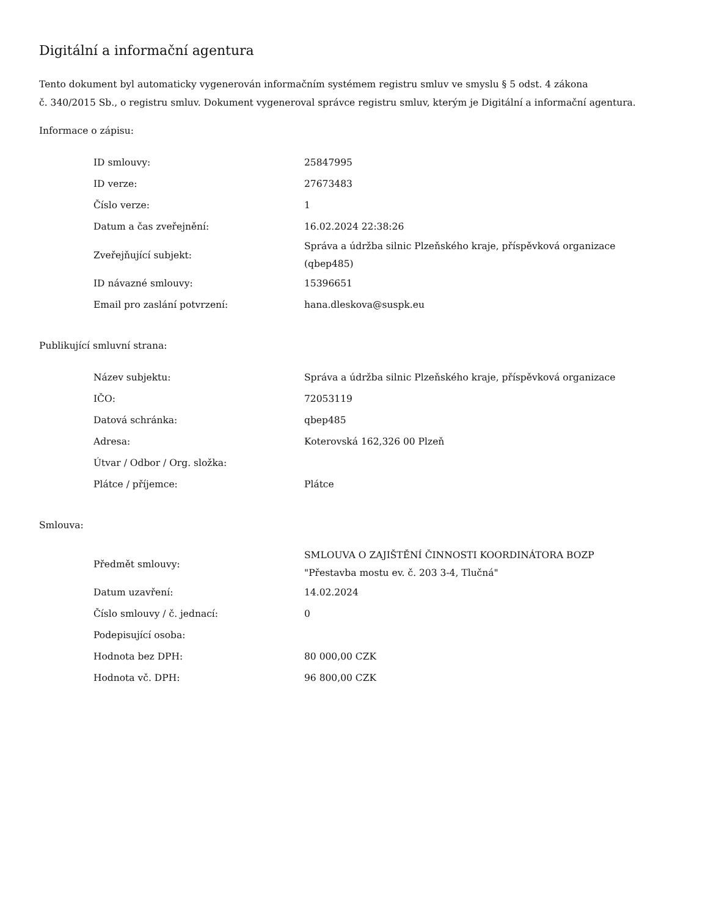Digitální a informační agentura
Tento dokument byl automaticky vygenerován informačním systémem registru smluv ve smyslu § 5 odst. 4 zákona
č. 340/2015 Sb., o registru smluv. Dokument vygeneroval správce registru smluv, kterým je Digitální a informační agentura.
Informace o zápisu:
| ID smlouvy: | 25847995 |
| ID verze: | 27673483 |
| Číslo verze: | 1 |
| Datum a čas zveřejnění: | 16.02.2024 22:38:26 |
| Zveřejňující subjekt: | Správa a údržba silnic Plzeňského kraje, příspěvková organizace (qbep485) |
| ID návazné smlouvy: | 15396651 |
| Email pro zaslání potvrzení: | hana.dleskova@suspk.eu |
Publikující smluvní strana:
| Název subjektu: | Správa a údržba silnic Plzeňského kraje, příspěvková organizace |
| IČO: | 72053119 |
| Datová schránka: | qbep485 |
| Adresa: | Koterovská 162,326 00 Plzeň |
| Útvar / Odbor / Org. složka: | |
| Plátce / příjemce: | Plátce |
Smlouva:
| Předmět smlouvy: | SMLOUVA O ZAJIŠTĚNÍ ČINNOSTI KOORDINÁTORA BOZP "Přestavba mostu ev. č. 203 3-4, Tlučná" |
| Datum uzavření: | 14.02.2024 |
| Číslo smlouvy / č. jednací: | 0 |
| Podepisující osoba: | |
| Hodnota bez DPH: | 80 000,00 CZK |
| Hodnota vč. DPH: | 96 800,00 CZK |